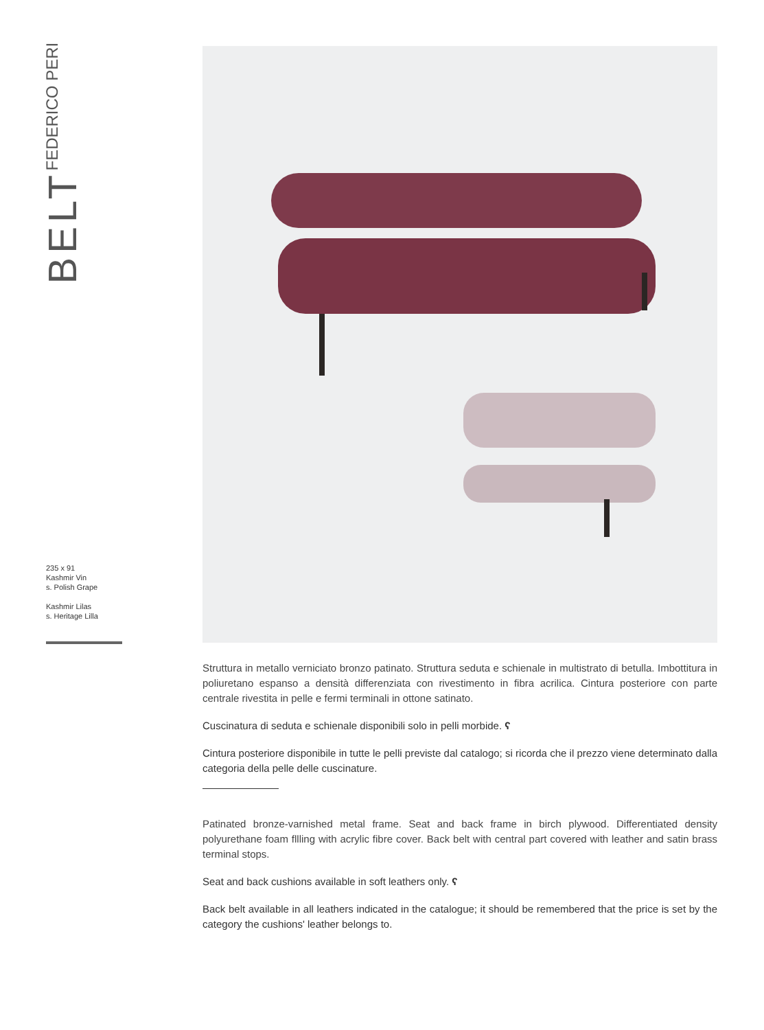BELT
FEDERICO PERI
235 x 91
Kashmir Vin
s. Polish Grape
Kashmir Lilas
s. Heritage Lilla
Struttura in metallo verniciato bronzo patinato. Struttura seduta e schienale in multistrato di betulla. Imbottitura in poliuretano espanso a densità differenziata con rivestimento in fibra acrilica. Cintura posteriore con parte centrale rivestita in pelle e fermi terminali in ottone satinato.
Cuscinatura di seduta e schienale disponibili solo in pelli morbide. ʕ
Cintura posteriore disponibile in tutte le pelli previste dal catalogo; si ricorda che il prezzo viene determinato dalla categoria della pelle delle cuscinature.
Patinated bronze-varnished metal frame. Seat and back frame in birch plywood. Differentiated density polyurethane foam fllling with acrylic fibre cover. Back belt with central part covered with leather and satin brass terminal stops.
Seat and back cushions available in soft leathers only. ʕ
Back belt available in all leathers indicated in the catalogue; it should be remembered that the price is set by the category the cushions' leather belongs to.